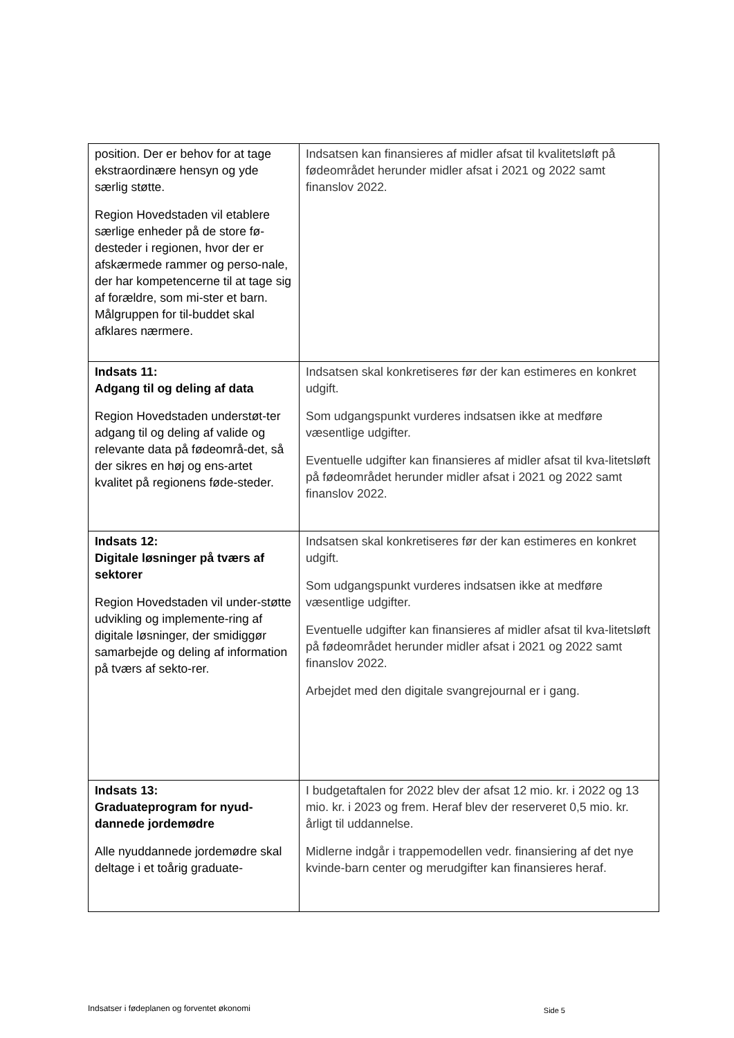| position. Der er behov for at tage ekstraordinære hensyn og yde særlig støtte. Region Hovedstaden vil etablere særlige enheder på de store fø-desteder i regionen, hvor der er afskærmede rammer og perso-nale, der har kompetencerne til at tage sig af forældre, som mi-ster et barn. Målgruppen for til-buddet skal afklares nærmere. | Indsatsen kan finansieres af midler afsat til kvalitetsløft på fødeområdet herunder midler afsat i 2021 og 2022 samt finanslov 2022. |
| Indsats 11: Adgang til og deling af data Region Hovedstaden understøt-ter adgang til og deling af valide og relevante data på fødeområ-det, så der sikres en høj og ens-artet kvalitet på regionens føde-steder. | Indsatsen skal konkretiseres før der kan estimeres en konkret udgift. Som udgangspunkt vurderes indsatsen ikke at medføre væsentlige udgifter. Eventuelle udgifter kan finansieres af midler afsat til kva-litetsløft på fødeområdet herunder midler afsat i 2021 og 2022 samt finanslov 2022. |
| Indsats 12: Digitale løsninger på tværs af sektorer Region Hovedstaden vil under-støtte udvikling og implemente-ring af digitale løsninger, der smidiggør samarbejde og deling af information på tværs af sekto-rer. | Indsatsen skal konkretiseres før der kan estimeres en konkret udgift. Som udgangspunkt vurderes indsatsen ikke at medføre væsentlige udgifter. Eventuelle udgifter kan finansieres af midler afsat til kva-litetsløft på fødeområdet herunder midler afsat i 2021 og 2022 samt finanslov 2022. Arbejdet med den digitale svangrejournal er i gang. |
| Indsats 13: Graduateprogram for nyud-dannede jordemødre Alle nyuddannede jordemødre skal deltage i et toårig graduate- | I budgetaftalen for 2022 blev der afsat 12 mio. kr. i 2022 og 13 mio. kr. i 2023 og frem. Heraf blev der reserveret 0,5 mio. kr. årligt til uddannelse. Midlerne indgår i trappemodellen vedr. finansiering af det nye kvinde-barn center og merudgifter kan finansieres heraf. |
Indsatser i fødeplanen og forventet økonomi Side 5